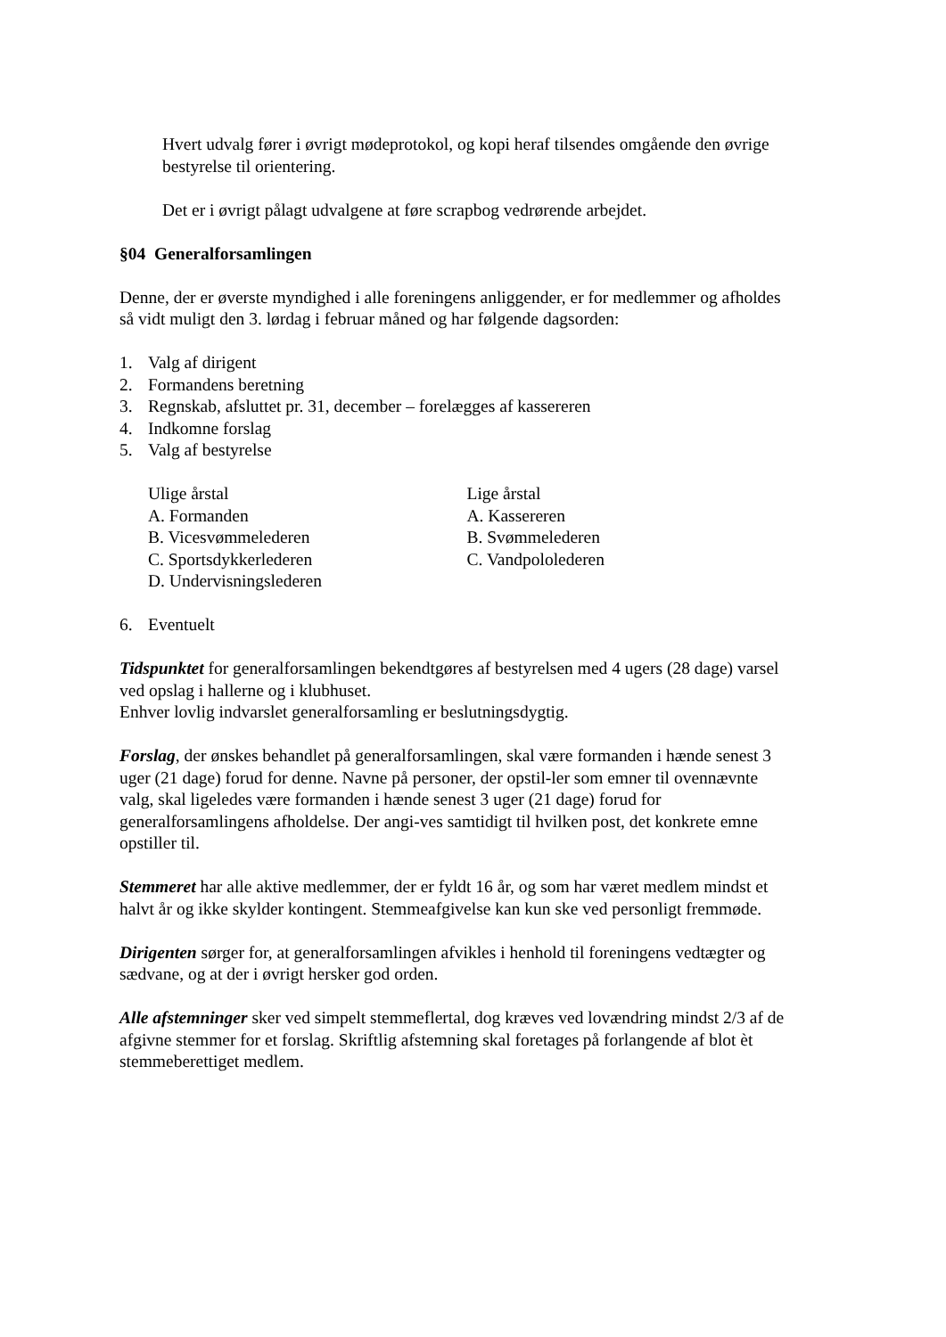Hvert udvalg fører i øvrigt mødeprotokol, og kopi heraf tilsendes omgående den øvrige bestyrelse til orientering.
Det er i øvrigt pålagt udvalgene at føre scrapbog vedrørende arbejdet.
§04 Generalforsamlingen
Denne, der er øverste myndighed i alle foreningens anliggender, er for medlemmer og afholdes så vidt muligt den 3. lørdag i februar måned og har følgende dagsorden:
1. Valg af dirigent
2. Formandens beretning
3. Regnskab, afsluttet pr. 31, december – forelægges af kassereren
4. Indkomne forslag
5. Valg af bestyrelse
Ulige årstal
A. Formanden
B. Vicesvømmelederen
C. Sportsdykkerlederen
D. Undervisningslederen
Lige årstal
A. Kassereren
B. Svømmelederen
C. Vandpololederen
6. Eventuelt
Tidspunktet for generalforsamlingen bekendtgøres af bestyrelsen med 4 ugers (28 dage) varsel ved opslag i hallerne og i klubhuset.
Enhver lovlig indvarslet generalforsamling er beslutningsdygtig.
Forslag, der ønskes behandlet på generalforsamlingen, skal være formanden i hænde senest 3 uger (21 dage) forud for denne. Navne på personer, der opstil-ler som emner til ovennævnte valg, skal ligeledes være formanden i hænde senest 3 uger (21 dage) forud for generalforsamlingens afholdelse. Der angi-ves samtidigt til hvilken post, det konkrete emne opstiller til.
Stemmeret har alle aktive medlemmer, der er fyldt 16 år, og som har været medlem mindst et halvt år og ikke skylder kontingent. Stemmeafgivelse kan kun ske ved personligt fremmøde.
Dirigenten sørger for, at generalforsamlingen afvikles i henhold til foreningens vedtægter og sædvane, og at der i øvrigt hersker god orden.
Alle afstemninger sker ved simpelt stemmeflertal, dog kræves ved lovændring mindst 2/3 af de afgivne stemmer for et forslag. Skriftlig afstemning skal foretages på forlangende af blot èt stemmeberettiget medlem.